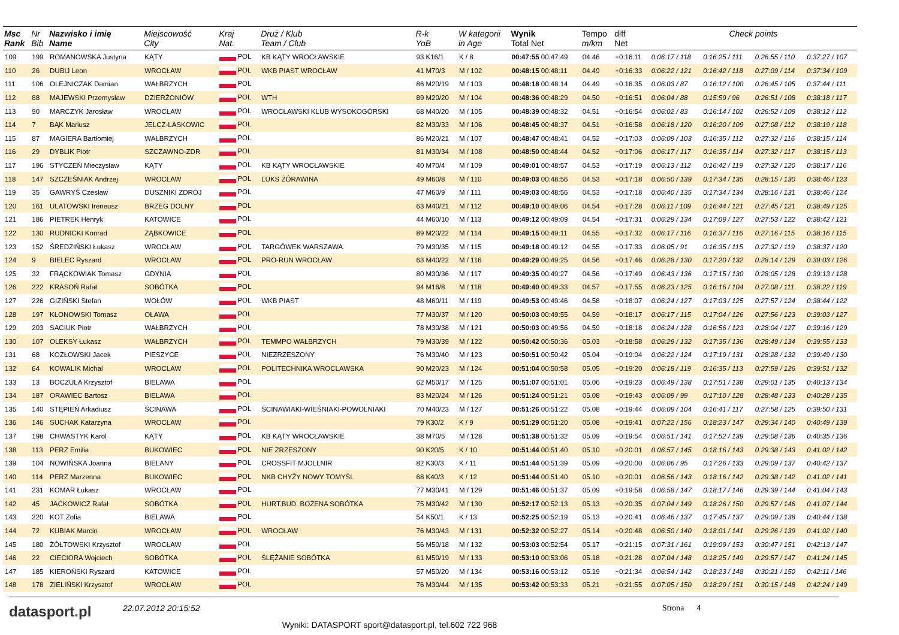| Msc Rank | Nr Bib | Nazwisko i imię Name | Miejscowość City | Kraj Nat. | Druż / Klub Team / Club | R-k YoB | W kategorii in Age | Wynik Total Net | Tempo m/km | diff Net | Check points | | | |
| --- | --- | --- | --- | --- | --- | --- | --- | --- | --- | --- | --- | --- | --- | --- |
| 109 | 199 | ROMANOWSKA Justyna | KĄTY | POL | KB KĄTY WROCŁAWSKIE | 93 K16/1 | K / 8 | 00:47:55 00:47:49 | 04.46 | +0:16:11 | 0:06:17 / 118 | 0:16:25 / 111 | 0:26:55 / 110 | 0:37:27 / 107 |
| 110 | 26 | DUBIJ Leon | WROCŁAW | POL | WKB PIAST WROCŁAW | 41 M70/3 | M / 102 | 00:48:15 00:48:11 | 04.49 | +0:16:33 | 0:06:22 / 121 | 0:16:42 / 118 | 0:27:09 / 114 | 0:37:34 / 109 |
| 111 | 106 | OLEJNICZAK Damian | WAŁBRZYCH | POL | | 86 M20/19 | M / 103 | 00:48:18 00:48:14 | 04.49 | +0:16:35 | 0:06:03 / 87 | 0:16:12 / 100 | 0:26:45 / 105 | 0:37:44 / 111 |
| 112 | 88 | MAJEWSKI Przemysław | DZIERŻONIÓW | POL | WTH | 89 M20/20 | M / 104 | 00:48:36 00:48:29 | 04.50 | +0:16:51 | 0:06:04 / 88 | 0:15:59 / 96 | 0:26:51 / 108 | 0:38:18 / 117 |
| 113 | 90 | MARCZYK Jarosław | WROCŁAW | POL | WROCŁAWSKI KLUB WYSOKOGÓRSKI | 68 M40/20 | M / 105 | 00:48:39 00:48:32 | 04.51 | +0:16:54 | 0:06:02 / 83 | 0:16:14 / 102 | 0:26:52 / 109 | 0:38:12 / 112 |
| 114 | 7 | BĄK Mariusz | JELCZ-LASKOWIC | POL | | 82 M30/33 | M / 106 | 00:48:45 00:48:37 | 04.51 | +0:16:58 | 0:06:18 / 120 | 0:16:20 / 109 | 0:27:08 / 112 | 0:38:19 / 118 |
| 115 | 87 | MAGIERA Bartłomiej | WAŁBRZYCH | POL | | 86 M20/21 | M / 107 | 00:48:47 00:48:41 | 04.52 | +0:17:03 | 0:06:09 / 103 | 0:16:35 / 112 | 0:27:32 / 116 | 0:38:15 / 114 |
| 116 | 29 | DYBLIK Piotr | SZCZAWNO-ZDR | POL | | 81 M30/34 | M / 108 | 00:48:50 00:48:44 | 04.52 | +0:17:06 | 0:06:17 / 117 | 0:16:35 / 114 | 0:27:32 / 117 | 0:38:15 / 113 |
| 117 | 196 | STYCZEŃ Mieczysław | KĄTY | POL | KB KĄTY WROCŁAWSKIE | 40 M70/4 | M / 109 | 00:49:01 00:48:57 | 04.53 | +0:17:19 | 0:06:13 / 112 | 0:16:42 / 119 | 0:27:32 / 120 | 0:38:17 / 116 |
| 118 | 147 | SZCZEŚNIAK Andrzej | WROCŁAW | POL | LUKS ŻÓRAWINA | 49 M60/8 | M / 110 | 00:49:03 00:48:56 | 04.53 | +0:17:18 | 0:06:50 / 139 | 0:17:34 / 135 | 0:28:15 / 130 | 0:38:46 / 123 |
| 119 | 35 | GAWRYŚ Czesław | DUSZNIKI ZDRÓJ | POL | | 47 M60/9 | M / 111 | 00:49:03 00:48:56 | 04.53 | +0:17:18 | 0:06:40 / 135 | 0:17:34 / 134 | 0:28:16 / 131 | 0:38:46 / 124 |
| 120 | 161 | ULATOWSKI Ireneusz | BRZEG DOLNY | POL | | 63 M40/21 | M / 112 | 00:49:10 00:49:06 | 04.54 | +0:17:28 | 0:06:11 / 109 | 0:16:44 / 121 | 0:27:45 / 121 | 0:38:49 / 125 |
| 121 | 186 | PIETREK Henryk | KATOWICE | POL | | 44 M60/10 | M / 113 | 00:49:12 00:49:09 | 04.54 | +0:17:31 | 0:06:29 / 134 | 0:17:09 / 127 | 0:27:53 / 122 | 0:38:42 / 121 |
| 122 | 130 | RUDNICKI Konrad | ZĄBKOWICE | POL | | 89 M20/22 | M / 114 | 00:49:15 00:49:11 | 04.55 | +0:17:32 | 0:06:17 / 116 | 0:16:37 / 116 | 0:27:16 / 115 | 0:38:16 / 115 |
| 123 | 152 | ŚREDZIŃSKI Łukasz | WROCŁAW | POL | TARGÓWEK WARSZAWA | 79 M30/35 | M / 115 | 00:49:18 00:49:12 | 04.55 | +0:17:33 | 0:06:05 / 91 | 0:16:35 / 115 | 0:27:32 / 119 | 0:38:37 / 120 |
| 124 | 9 | BIELEC Ryszard | WROCŁAW | POL | PRO-RUN WROCŁAW | 63 M40/22 | M / 116 | 00:49:29 00:49:25 | 04.56 | +0:17:46 | 0:06:28 / 130 | 0:17:20 / 132 | 0:28:14 / 129 | 0:39:03 / 126 |
| 125 | 32 | FRĄCKOWIAK Tomasz | GDYNIA | POL | | 80 M30/36 | M / 117 | 00:49:35 00:49:27 | 04.56 | +0:17:49 | 0:06:43 / 136 | 0:17:15 / 130 | 0:28:05 / 128 | 0:39:13 / 128 |
| 126 | 222 | KRASOŃ Rafał | SOBÓTKA | POL | | 94 M16/8 | M / 118 | 00:49:40 00:49:33 | 04.57 | +0:17:55 | 0:06:23 / 125 | 0:16:16 / 104 | 0:27:08 / 111 | 0:38:22 / 119 |
| 127 | 226 | GIZIŃSKI Stefan | WOŁÓW | POL | WKB PIAST | 48 M60/11 | M / 119 | 00:49:53 00:49:46 | 04.58 | +0:18:07 | 0:06:24 / 127 | 0:17:03 / 125 | 0:27:57 / 124 | 0:38:44 / 122 |
| 128 | 197 | KŁONOWSKI Tomasz | OŁAWA | POL | | 77 M30/37 | M / 120 | 00:50:03 00:49:55 | 04.59 | +0:18:17 | 0:06:17 / 115 | 0:17:04 / 126 | 0:27:56 / 123 | 0:39:03 / 127 |
| 129 | 203 | SACIUK Piotr | WAŁBRZYCH | POL | | 78 M30/38 | M / 121 | 00:50:03 00:49:56 | 04.59 | +0:18:18 | 0:06:24 / 128 | 0:16:56 / 123 | 0:28:04 / 127 | 0:39:16 / 129 |
| 130 | 107 | OLEKSY Łukasz | WAŁBRZYCH | POL | TEMMPO WAŁBRZYCH | 79 M30/39 | M / 122 | 00:50:42 00:50:36 | 05.03 | +0:18:58 | 0:06:29 / 132 | 0:17:35 / 136 | 0:28:49 / 134 | 0:39:55 / 133 |
| 131 | 68 | KOZŁOWSKI Jacek | PIESZYCE | POL | NIEZRZESZONY | 76 M30/40 | M / 123 | 00:50:51 00:50:42 | 05.04 | +0:19:04 | 0:06:22 / 124 | 0:17:19 / 131 | 0:28:28 / 132 | 0:39:49 / 130 |
| 132 | 64 | KOWALIK Michal | WROCLAW | POL | POLITECHNIKA WROCLAWSKA | 90 M20/23 | M / 124 | 00:51:04 00:50:58 | 05.05 | +0:19:20 | 0:06:18 / 119 | 0:16:35 / 113 | 0:27:59 / 126 | 0:39:51 / 132 |
| 133 | 13 | BOCZULA Krzysztof | BIELAWA | POL | | 62 M50/17 | M / 125 | 00:51:07 00:51:01 | 05.06 | +0:19:23 | 0:06:49 / 138 | 0:17:51 / 138 | 0:29:01 / 135 | 0:40:13 / 134 |
| 134 | 187 | ORAWIEC Bartosz | BIELAWA | POL | | 83 M20/24 | M / 126 | 00:51:24 00:51:21 | 05.08 | +0:19:43 | 0:06:09 / 99 | 0:17:10 / 128 | 0:28:48 / 133 | 0:40:28 / 135 |
| 135 | 140 | STĘPIEŃ Arkadiusz | ŚCINAWA | POL | ŚCINAWIAKI-WIEŚNIAKI-POWOLNIAKI | 70 M40/23 | M / 127 | 00:51:26 00:51:22 | 05.08 | +0:19:44 | 0:06:09 / 104 | 0:16:41 / 117 | 0:27:58 / 125 | 0:39:50 / 131 |
| 136 | 146 | SUCHAK Katarzyna | WROCŁAW | POL | | 79 K30/2 | K / 9 | 00:51:29 00:51:20 | 05.08 | +0:19:41 | 0:07:22 / 156 | 0:18:23 / 147 | 0:29:34 / 140 | 0:40:49 / 139 |
| 137 | 198 | CHWASTYK Karol | KĄTY | POL | KB KĄTY WROCŁAWSKIE | 38 M70/5 | M / 128 | 00:51:38 00:51:32 | 05.09 | +0:19:54 | 0:06:51 / 141 | 0:17:52 / 139 | 0:29:08 / 136 | 0:40:35 / 136 |
| 138 | 113 | PERZ Emilia | BUKOWIEC | POL | NIE ZRZESZONY | 90 K20/5 | K / 10 | 00:51:44 00:51:40 | 05.10 | +0:20:01 | 0:06:57 / 145 | 0:18:16 / 143 | 0:29:38 / 143 | 0:41:02 / 142 |
| 139 | 104 | NOWIŃSKA Joanna | BIELANY | POL | CROSSFIT MJOLLNIR | 82 K30/3 | K / 11 | 00:51:44 00:51:39 | 05.09 | +0:20:00 | 0:06:06 / 95 | 0:17:26 / 133 | 0:29:09 / 137 | 0:40:42 / 137 |
| 140 | 114 | PERZ Marzenna | BUKOWIEC | POL | NKB CHYŻY NOWY TOMYŚL | 68 K40/3 | K / 12 | 00:51:44 00:51:40 | 05.10 | +0:20:01 | 0:06:56 / 143 | 0:18:16 / 142 | 0:29:38 / 142 | 0:41:02 / 141 |
| 141 | 231 | KOMAR Łukasz | WROCŁAW | POL | | 77 M30/41 | M / 129 | 00:51:46 00:51:37 | 05.09 | +0:19:58 | 0:06:58 / 147 | 0:18:17 / 146 | 0:29:39 / 144 | 0:41:04 / 143 |
| 142 | 45 | JACKOWICZ Rafał | SOBÓTKA | POL | HURT.BUD. BOŻENA SOBÓTKA | 75 M30/42 | M / 130 | 00:52:17 00:52:13 | 05.13 | +0:20:35 | 0:07:04 / 149 | 0:18:26 / 150 | 0:29:57 / 146 | 0:41:07 / 144 |
| 143 | 220 | KOT Zofia | BIELAWA | POL | | 54 K50/1 | K / 13 | 00:52:25 00:52:19 | 05.13 | +0:20:41 | 0:06:46 / 137 | 0:17:45 / 137 | 0:29:09 / 138 | 0:40:44 / 138 |
| 144 | 72 | KUBIAK Marcin | WROCŁAW | POL | WROCŁAW | 76 M30/43 | M / 131 | 00:52:32 00:52:27 | 05.14 | +0:20:48 | 0:06:50 / 140 | 0:18:01 / 141 | 0:29:26 / 139 | 0:41:02 / 140 |
| 145 | 180 | ŻÓŁTOWSKI Krzysztof | WROCŁAW | POL | | 56 M50/18 | M / 132 | 00:53:03 00:52:54 | 05.17 | +0:21:15 | 0:07:31 / 161 | 0:19:09 / 153 | 0:30:47 / 151 | 0:42:13 / 147 |
| 146 | 22 | CIECIORA Wojciech | SOBÓTKA | POL | ŚLĘŻANIE SOBÓTKA | 61 M50/19 | M / 133 | 00:53:10 00:53:06 | 05.18 | +0:21:28 | 0:07:04 / 148 | 0:18:25 / 149 | 0:29:57 / 147 | 0:41:24 / 145 |
| 147 | 185 | KIEROŃSKI Ryszard | KATOWICE | POL | | 57 M50/20 | M / 134 | 00:53:16 00:53:12 | 05.19 | +0:21:34 | 0:06:54 / 142 | 0:18:23 / 148 | 0:30:21 / 150 | 0:42:11 / 146 |
| 148 | 178 | ZIELIŃSKI Krzysztof | WROCŁAW | POL | | 76 M30/44 | M / 135 | 00:53:42 00:53:33 | 05.21 | +0:21:55 | 0:07:05 / 150 | 0:18:29 / 151 | 0:30:15 / 148 | 0:42:24 / 149 |
datasport.pl
22.07.2012 20:15:52 Strona 4
Wyniki: DATASPORT sport@datasport.pl, tel.602 722 968